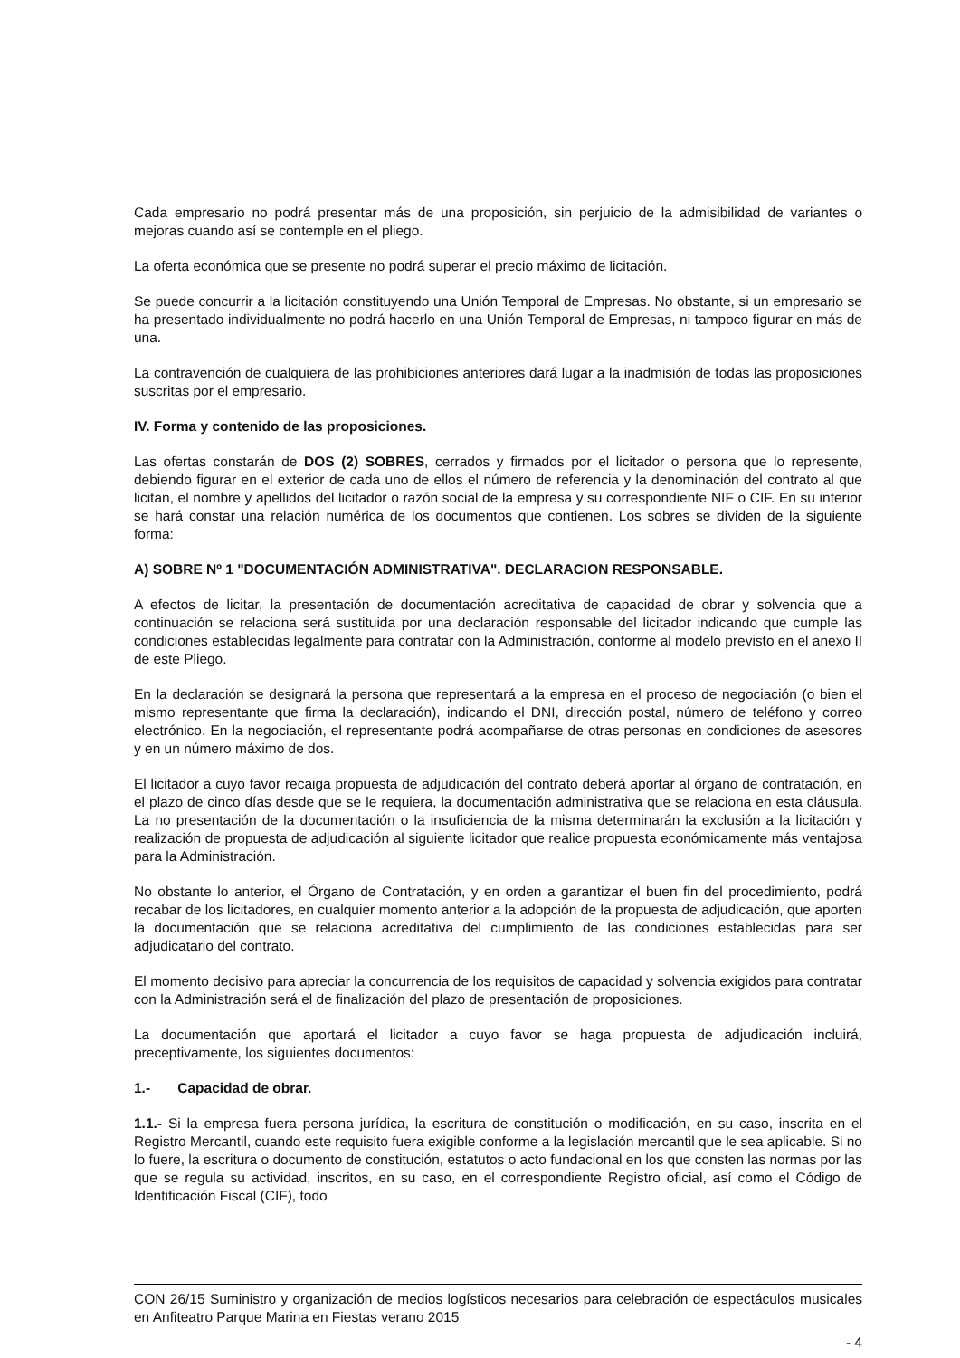Cada empresario no podrá presentar más de una proposición, sin perjuicio de la admisibilidad de variantes o mejoras cuando así se contemple en el pliego.
La oferta económica que se presente no podrá superar el precio máximo de licitación.
Se puede concurrir a la licitación constituyendo una Unión Temporal de Empresas. No obstante, si un empresario se ha presentado individualmente no podrá hacerlo en una Unión Temporal de Empresas, ni tampoco figurar en más de una.
La contravención de cualquiera de las prohibiciones anteriores dará lugar a la inadmisión de todas las proposiciones suscritas por el empresario.
IV. Forma y contenido de las proposiciones.
Las ofertas constarán de DOS (2) SOBRES, cerrados y firmados por el licitador o persona que lo represente, debiendo figurar en el exterior de cada uno de ellos el número de referencia y la denominación del contrato al que licitan, el nombre y apellidos del licitador o razón social de la empresa y su correspondiente NIF o CIF. En su interior se hará constar una relación numérica de los documentos que contienen. Los sobres se dividen de la siguiente forma:
A) SOBRE Nº 1 "DOCUMENTACIÓN ADMINISTRATIVA". DECLARACION RESPONSABLE.
A efectos de licitar, la presentación de documentación acreditativa de capacidad de obrar y solvencia que a continuación se relaciona será sustituida por una declaración responsable del licitador indicando que cumple las condiciones establecidas legalmente para contratar con la Administración, conforme al modelo previsto en el anexo II de este Pliego.
En la declaración se designará la persona que representará a la empresa en el proceso de negociación (o bien el mismo representante que firma la declaración), indicando el DNI, dirección postal, número de teléfono y correo electrónico. En la negociación, el representante podrá acompañarse de otras personas en condiciones de asesores y en un número máximo de dos.
El licitador a cuyo favor recaiga propuesta de adjudicación del contrato deberá aportar al órgano de contratación, en el plazo de cinco días desde que se le requiera, la documentación administrativa que se relaciona en esta cláusula. La no presentación de la documentación o la insuficiencia de la misma determinarán la exclusión a la licitación y realización de propuesta de adjudicación al siguiente licitador que realice propuesta económicamente más ventajosa para la Administración.
No obstante lo anterior, el Órgano de Contratación, y en orden a garantizar el buen fin del procedimiento, podrá recabar de los licitadores, en cualquier momento anterior a la adopción de la propuesta de adjudicación, que aporten la documentación que se relaciona acreditativa del cumplimiento de las condiciones establecidas para ser adjudicatario del contrato.
El momento decisivo para apreciar la concurrencia de los requisitos de capacidad y solvencia exigidos para contratar con la Administración será el de finalización del plazo de presentación de proposiciones.
La documentación que aportará el licitador a cuyo favor se haga propuesta de adjudicación incluirá, preceptivamente, los siguientes documentos:
1.- Capacidad de obrar.
1.1.- Si la empresa fuera persona jurídica, la escritura de constitución o modificación, en su caso, inscrita en el Registro Mercantil, cuando este requisito fuera exigible conforme a la legislación mercantil que le sea aplicable. Si no lo fuere, la escritura o documento de constitución, estatutos o acto fundacional en los que consten las normas por las que se regula su actividad, inscritos, en su caso, en el correspondiente Registro oficial, así como el Código de Identificación Fiscal (CIF), todo
CON 26/15 Suministro y organización de medios logísticos necesarios para celebración de espectáculos musicales en Anfiteatro Parque Marina en Fiestas verano 2015
- 4